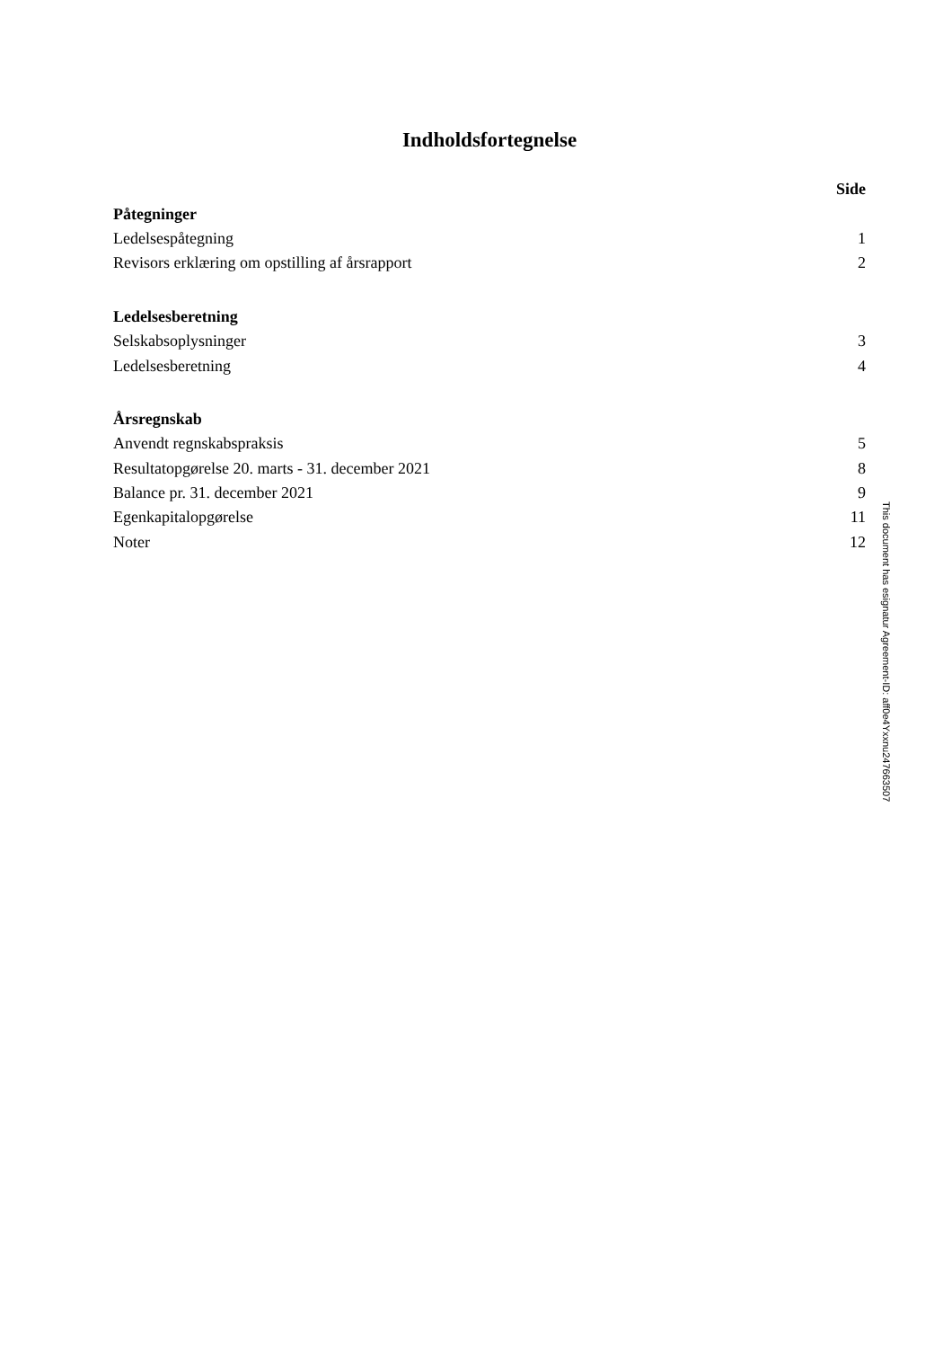Indholdsfortegnelse
| | Side |
| --- | --- |
| Påtegninger | |
| Ledelsespåtegning | 1 |
| Revisors erklæring om opstilling af årsrapport | 2 |
| Ledelsesberetning | |
| Selskabsoplysninger | 3 |
| Ledelsesberetning | 4 |
| Årsregnskab | |
| Anvendt regnskabspraksis | 5 |
| Resultatopgørelse 20. marts - 31. december 2021 | 8 |
| Balance pr. 31. december 2021 | 9 |
| Egenkapitalopgørelse | 11 |
| Noter | 12 |
This document has esignatur Agreement-ID: aff0e4Yxxnu247663507